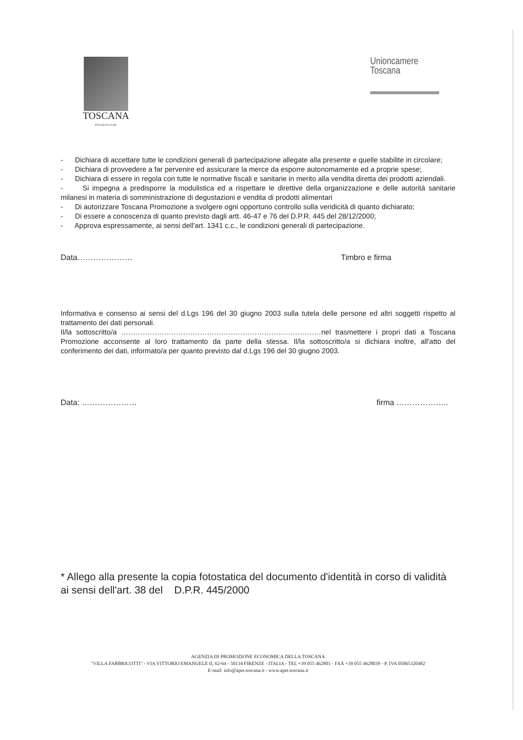TOSCANA
PROMOZIONE
Unioncamere
Toscana
- Dichiara di accettare tutte le condizioni generali di partecipazione allegate alla presente e quelle stabilite in circolare;
- Dichiara di provvedere a far pervenire ed assicurare la merce da esporre autonomamente ed a proprie spese;
- Dichiara di essere in regola con tutte le normative fiscali e sanitarie in merito alla vendita diretta dei prodotti aziendali.
- Si impegna a predisporre la modulistica ed a rispettare le direttive della organizzazione e delle autorità sanitarie milanesi in materia di somministrazione di degustazioni e vendita di prodotti alimentari
- Di autorizzare Toscana Promozione a svolgere ogni opportuno controllo sulla veridicità di quanto dichiarato;
- Di essere a conoscenza di quanto previsto dagli artt. 46-47 e 76 del D.P.R. 445 del 28/12/2000;
- Approva espressamente, ai sensi dell'art. 1341 c.c., le condizioni generali di partecipazione.
Data………………… Timbro e firma
Informativa e consenso ai sensi del d.Lgs 196 del 30 giugno 2003 sulla tutela delle persone ed altri soggetti rispetto al trattamento dei dati personali.
Il/la sottoscritto/a …………………………………………………………………………nel trasmettere i propri dati a Toscana Promozione acconsente al loro trattamento da parte della stessa. Il/la sottoscritto/a si dichiara inoltre, all'atto del conferimento dei dati, informato/a per quanto previsto dal d.Lgs 196 del 30 giugno 2003.
Data: ………………… firma ………………..
* Allego alla presente la copia fotostatica del documento d'identità in corso di validità ai sensi dell'art. 38 del D.P.R. 445/2000
AGENZIA DI PROMOZIONE ECONOMICA DELLA TOSCANA
"VILLA FABBRICOTTI" - VIA VITTORIO EMANUELE II, 62-64 - 50134 FIRENZE - ITALIA - TEL +39 055 462801 - FAX +39 055 4628039 - P. IVA 05065320482
E-mail: info@apet.toscana.it - www.apet.toscana.it